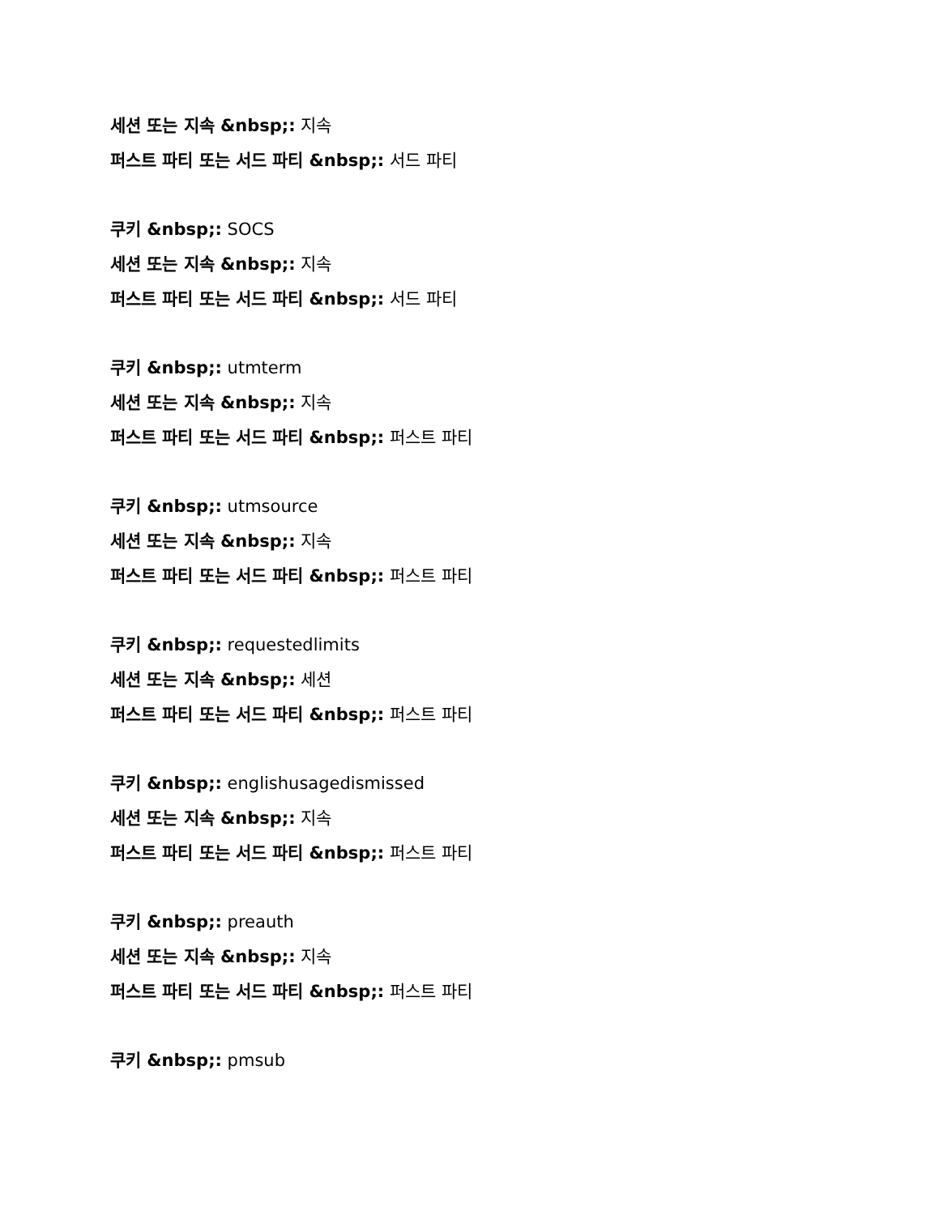세션 또는 지속 &nbsp;: 지속
퍼스트 파티 또는 서드 파티 &nbsp;: 서드 파티
쿠키 &nbsp;: SOCS
세션 또는 지속 &nbsp;: 지속
퍼스트 파티 또는 서드 파티 &nbsp;: 서드 파티
쿠키 &nbsp;: utmterm
세션 또는 지속 &nbsp;: 지속
퍼스트 파티 또는 서드 파티 &nbsp;: 퍼스트 파티
쿠키 &nbsp;: utmsource
세션 또는 지속 &nbsp;: 지속
퍼스트 파티 또는 서드 파티 &nbsp;: 퍼스트 파티
쿠키 &nbsp;: requestedlimits
세션 또는 지속 &nbsp;: 세션
퍼스트 파티 또는 서드 파티 &nbsp;: 퍼스트 파티
쿠키 &nbsp;: englishusagedismissed
세션 또는 지속 &nbsp;: 지속
퍼스트 파티 또는 서드 파티 &nbsp;: 퍼스트 파티
쿠키 &nbsp;: preauth
세션 또는 지속 &nbsp;: 지속
퍼스트 파티 또는 서드 파티 &nbsp;: 퍼스트 파티
쿠키 &nbsp;: pmsub